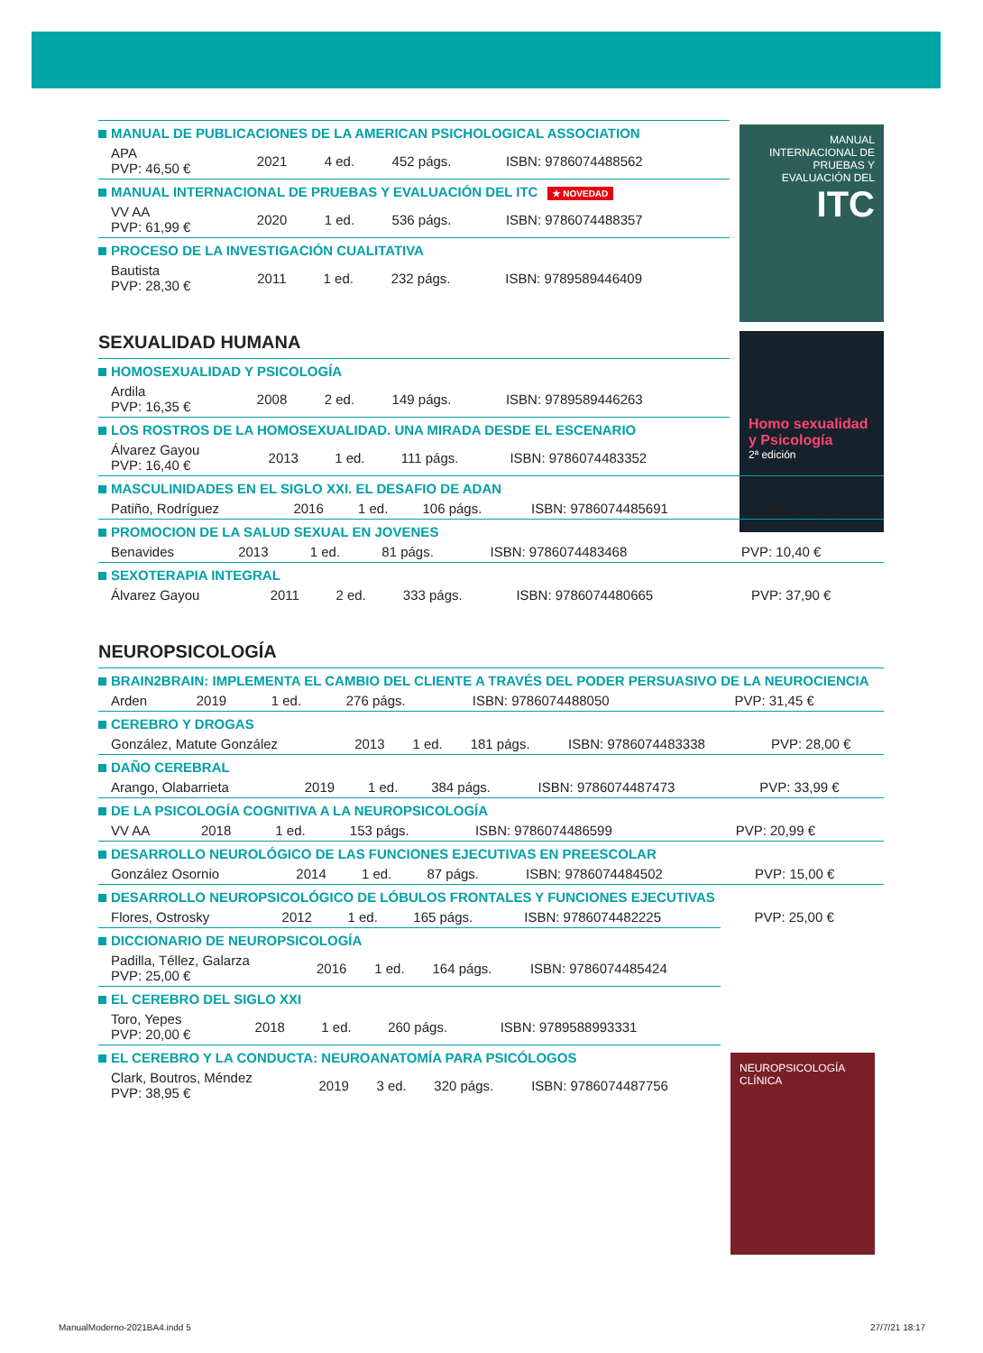MANUAL INTERNACIONAL DE PRUEBAS Y EVALUACIÓN DEL
ITC
Homo sexualidad y Psicología
2ª edición
NEUROPSICOLOGÍA CLÍNICA
MANUAL DE PUBLICACIONES DE LA AMERICAN PSICHOLOGICAL ASSOCIATION
| APA PVP: 46,50 € | 2021 | 4 ed. | 452 págs. | ISBN: 9786074488562 |
MANUAL INTERNACIONAL DE PRUEBAS Y EVALUACIÓN DEL ITC ★ NOVEDAD
| VV AA PVP: 61,99 € | 2020 | 1 ed. | 536 págs. | ISBN: 9786074488357 |
PROCESO DE LA INVESTIGACIÓN CUALITATIVA
| Bautista PVP: 28,30 € | 2011 | 1 ed. | 232 págs. | ISBN: 9789589446409 |
SEXUALIDAD HUMANA
HOMOSEXUALIDAD Y PSICOLOGÍA
| Ardila PVP: 16,35 € | 2008 | 2 ed. | 149 págs. | ISBN: 9789589446263 |
LOS ROSTROS DE LA HOMOSEXUALIDAD. UNA MIRADA DESDE EL ESCENARIO
| Álvarez Gayou PVP: 16,40 € | 2013 | 1 ed. | 111 págs. | ISBN: 9786074483352 |
MASCULINIDADES EN EL SIGLO XXI. EL DESAFIO DE ADAN
| Patiño, Rodríguez | 2016 | 1 ed. | 106 págs. | ISBN: 9786074485691 | PVP: 15,00 € |
PROMOCION DE LA SALUD SEXUAL EN JOVENES
| Benavides | 2013 | 1 ed. | 81 págs. | ISBN: 9786074483468 | PVP: 10,40 € |
SEXOTERAPIA INTEGRAL
| Álvarez Gayou | 2011 | 2 ed. | 333 págs. | ISBN: 9786074480665 | PVP: 37,90 € |
NEUROPSICOLOGÍA
BRAIN2BRAIN: IMPLEMENTA EL CAMBIO DEL CLIENTE A TRAVÉS DEL PODER PERSUASIVO DE LA NEUROCIENCIA
| Arden | 2019 | 1 ed. | 276 págs. | ISBN: 9786074488050 | PVP: 31,45 € |
CEREBRO Y DROGAS
| González, Matute González | 2013 | 1 ed. | 181 págs. | ISBN: 9786074483338 | PVP: 28,00 € |
DAÑO CEREBRAL
| Arango, Olabarrieta | 2019 | 1 ed. | 384 págs. | ISBN: 9786074487473 | PVP: 33,99 € |
DE LA PSICOLOGÍA COGNITIVA A LA NEUROPSICOLOGÍA
| VV AA | 2018 | 1 ed. | 153 págs. | ISBN: 9786074486599 | PVP: 20,99 € |
DESARROLLO NEUROLÓGICO DE LAS FUNCIONES EJECUTIVAS EN PREESCOLAR
| González Osornio | 2014 | 1 ed. | 87 págs. | ISBN: 9786074484502 | PVP: 15,00 € |
DESARROLLO NEUROPSICOLÓGICO DE LÓBULOS FRONTALES Y FUNCIONES EJECUTIVAS
| Flores, Ostrosky | 2012 | 1 ed. | 165 págs. | ISBN: 9786074482225 | PVP: 25,00 € |
DICCIONARIO DE NEUROPSICOLOGÍA
| Padilla, Téllez, Galarza PVP: 25,00 € | 2016 | 1 ed. | 164 págs. | ISBN: 9786074485424 |
EL CEREBRO DEL SIGLO XXI
| Toro, Yepes PVP: 20,00 € | 2018 | 1 ed. | 260 págs. | ISBN: 9789588993331 |
EL CEREBRO Y LA CONDUCTA: NEUROANATOMÍA PARA PSICÓLOGOS
| Clark, Boutros, Méndez PVP: 38,95 € | 2019 | 3 ed. | 320 págs. | ISBN: 9786074487756 |
ManualModerno-2021BA4.indd 5 27/7/21 18:17